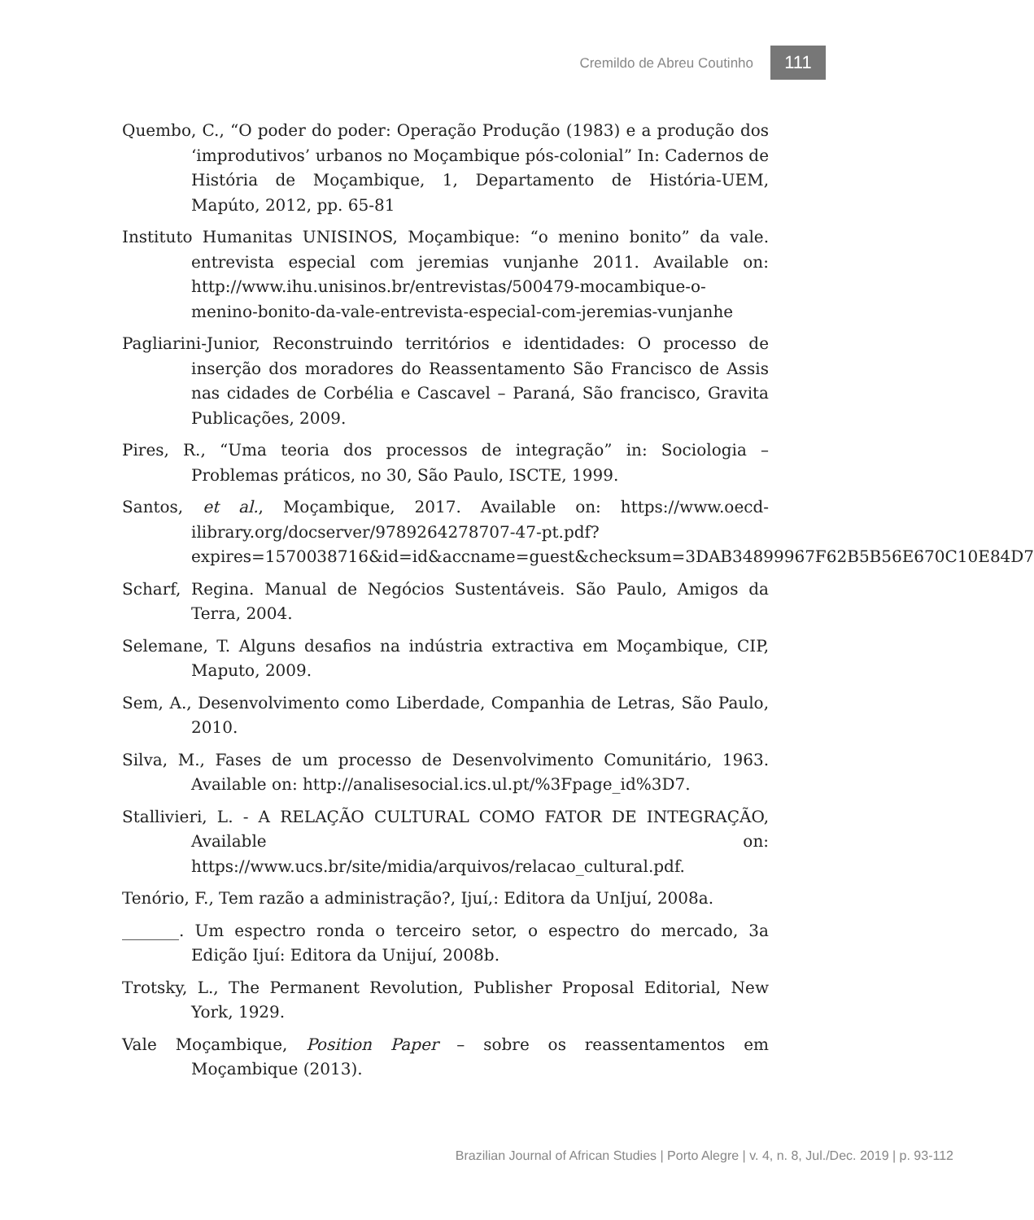Cremildo de Abreu Coutinho 111
Quembo, C., “O poder do poder: Operação Produção (1983) e a produção dos ‘improdutivos’ urbanos no Moçambique pós-colonial” In: Cadernos de História de Moçambique, 1, Departamento de História-UEM, Mapúto, 2012, pp. 65-81
Instituto Humanitas UNISINOS, Moçambique: “o menino bonito” da vale. entrevista especial com jeremias vunjanhe 2011. Available on: http://www.ihu.unisinos.br/entrevistas/500479-mocambique-o-menino-bonito-da-vale-entrevista-especial-com-jeremias-vunjanhe
Pagliarini-Junior, Reconstruindo territórios e identidades: O processo de inserção dos moradores do Reassentamento São Francisco de Assis nas cidades de Corbélia e Cascavel – Paraná, São francisco, Gravita Publicações, 2009.
Pires, R., “Uma teoria dos processos de integração” in: Sociologia – Problemas práticos, no 30, São Paulo, ISCTE, 1999.
Santos, et al., Moçambique, 2017. Available on: https://www.oecd-ilibrary.org/docserver/9789264278707-47-pt.pdf?expires=1570038716&id=id&accname=guest&checksum=3DAB34899967F62B5B56E670C10E84D7
Scharf, Regina. Manual de Negócios Sustentáveis. São Paulo, Amigos da Terra, 2004.
Selemane, T. Alguns desafios na indústria extractiva em Moçambique, CIP, Maputo, 2009.
Sem, A., Desenvolvimento como Liberdade, Companhia de Letras, São Paulo, 2010.
Silva, M., Fases de um processo de Desenvolvimento Comunitário, 1963. Available on: http://analisesocial.ics.ul.pt/%3Fpage_id%3D7.
Stallivieri, L. - A RELAÇÃO CULTURAL COMO FATOR DE INTEGRAÇÃO, Available on: https://www.ucs.br/site/midia/arquivos/relacao_cultural.pdf.
Tenório, F., Tem razão a administração?, Ijuí,: Editora da UnIjuí, 2008a.
_______. Um espectro ronda o terceiro setor, o espectro do mercado, 3a Edição Ijuí: Editora da Unijuí, 2008b.
Trotsky, L., The Permanent Revolution, Publisher Proposal Editorial, New York, 1929.
Vale Moçambique, Position Paper – sobre os reassentamentos em Moçambique (2013).
Brazilian Journal of African Studies | Porto Alegre | v. 4, n. 8, Jul./Dec. 2019 | p. 93-112